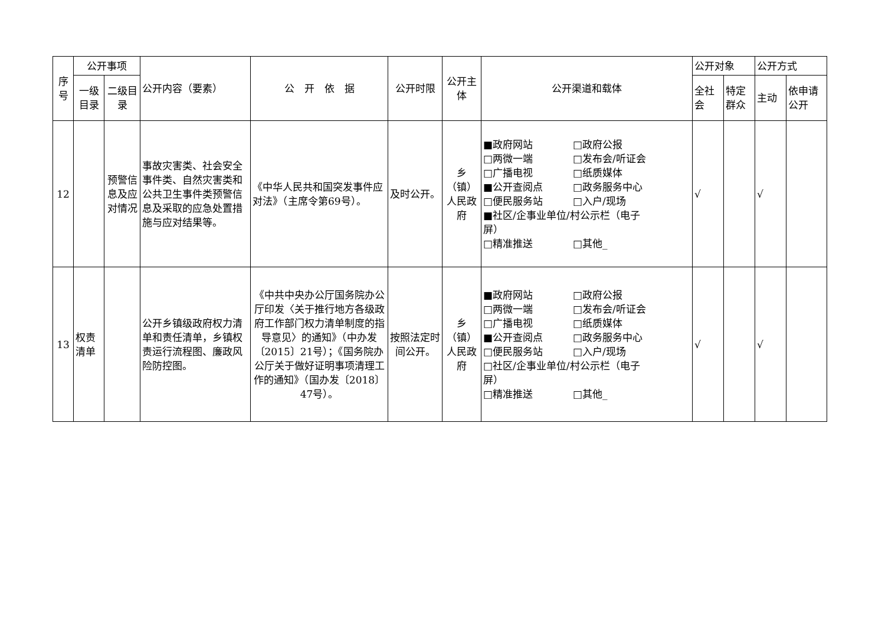| 序 号 | 公开事项 | | 公开内容（要素） | 公 开 依 据 | 公开时限 | 公开主体 | 公开渠道和载体 | 公开对象 | | 公开方式 | |
| --- | --- | --- | --- | --- | --- | --- | --- | --- | --- | --- | --- |
| | 一级目录 | 二级目录 | | | | | | 全社会 | 特定群众 | 主动 | 依申请公开 |
| 12 | | 预警信息及应对情况 | 事故灾害类、社会安全事件类、自然灾害类和公共卫生事件类预警信息及采取的应急处置措施与应对结果等。 | 《中华人民共和国突发事件应对法》（主席令第69号）。 | 及时公开。 | 乡（镇）人民政府 | ■政府网站 □政府公报 □两微一端 □发布会/听证会 □广播电视 □纸质媒体 ■公开查阅点 □政务服务中心 □便民服务站 □入户/现场 ■社区/企事业单位/村公示栏（电子 屏） □精准推送 □其他_ | √ | | √ | |
| 13 | 权责清单 | | 公开乡镇级政府权力清单和责任清单，乡镇权责运行流程图、廉政风险防控图。 | 《中共中央办公厅国务院办公厅印发〈关于推行地方各级政府工作部门权力清单制度的指导意见〉的通知》（中办发〔2015〕21号）；《国务院办公厅关于做好证明事项清理工作的通知》（国办发〔2018〕47号）。 | 按照法定时间公开。 | 乡（镇）人民政府 | ■政府网站 □政府公报 □两微一端 □发布会/听证会 □广播电视 □纸质媒体 ■公开查阅点 □政务服务中心 □便民服务站 □入户/现场 □社区/企事业单位/村公示栏（电子 屏） □精准推送 □其他_ | √ | | √ | |